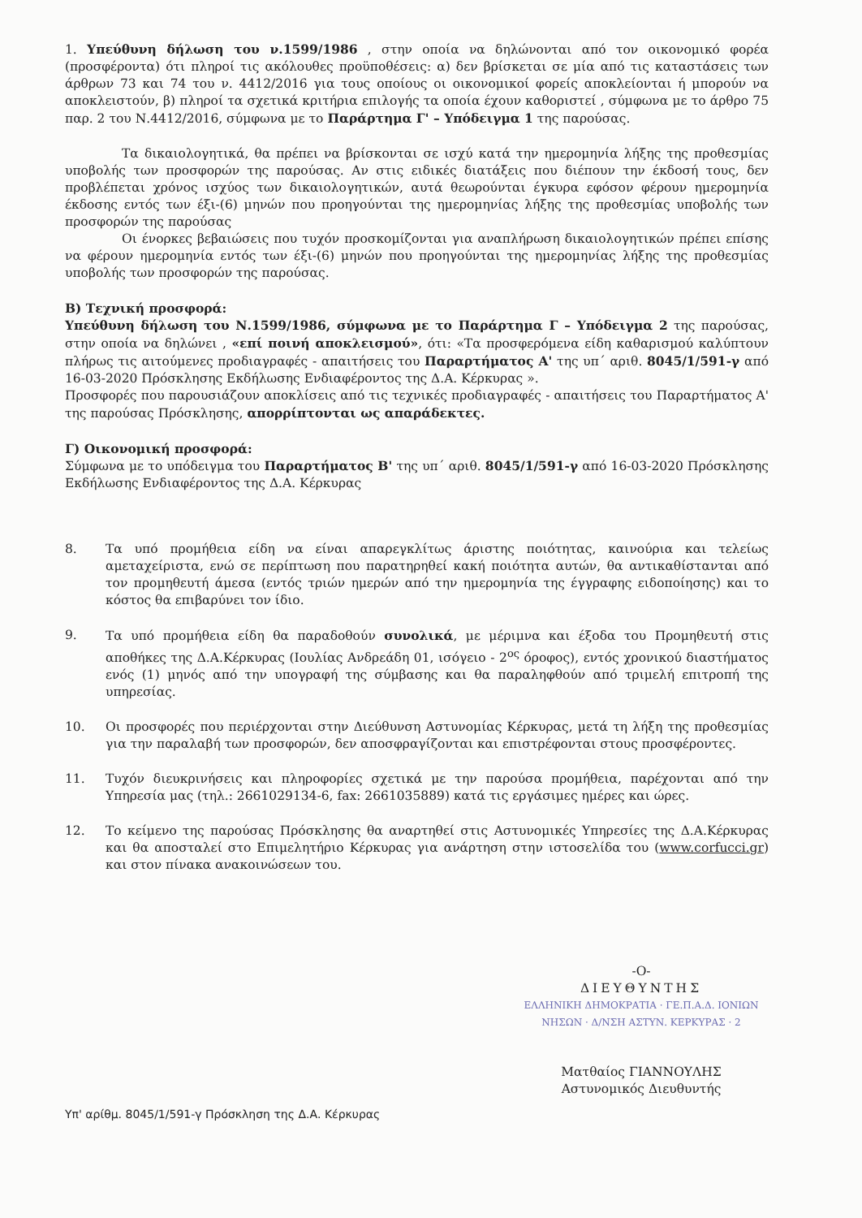1. Υπεύθυνη δήλωση του ν.1599/1986 , στην οποία να δηλώνονται από τον οικονομικό φορέα (προσφέροντα) ότι πληροί τις ακόλουθες προϋποθέσεις: α) δεν βρίσκεται σε μία από τις καταστάσεις των άρθρων 73 και 74 του ν. 4412/2016 για τους οποίους οι οικονομικοί φορείς αποκλείονται ή μπορούν να αποκλειστούν, β) πληροί τα σχετικά κριτήρια επιλογής τα οποία έχουν καθοριστεί , σύμφωνα με το άρθρο 75 παρ. 2 του Ν.4412/2016, σύμφωνα με το Παράρτημα Γ' – Υπόδειγμα 1 της παρούσας.
Τα δικαιολογητικά, θα πρέπει να βρίσκονται σε ισχύ κατά την ημερομηνία λήξης της προθεσμίας υποβολής των προσφορών της παρούσας. Αν στις ειδικές διατάξεις που διέπουν την έκδοσή τους, δεν προβλέπεται χρόνος ισχύος των δικαιολογητικών, αυτά θεωρούνται έγκυρα εφόσον φέρουν ημερομηνία έκδοσης εντός των έξι-(6) μηνών που προηγούνται της ημερομηνίας λήξης της προθεσμίας υποβολής των προσφορών της παρούσας
Οι ένορκες βεβαιώσεις που τυχόν προσκομίζονται για αναπλήρωση δικαιολογητικών πρέπει επίσης να φέρουν ημερομηνία εντός των έξι-(6) μηνών που προηγούνται της ημερομηνίας λήξης της προθεσμίας υποβολής των προσφορών της παρούσας.
Β) Τεχνική προσφορά:
Υπεύθυνη δήλωση του Ν.1599/1986, σύμφωνα με το Παράρτημα Γ – Υπόδειγμα 2 της παρούσας, στην οποία να δηλώνει , «επί ποινή αποκλεισμού», ότι: «Τα προσφερόμενα είδη καθαρισμού καλύπτουν πλήρως τις αιτούμενες προδιαγραφές - απαιτήσεις του Παραρτήματος Α' της υπ΄ αριθ. 8045/1/591-γ από 16-03-2020 Πρόσκλησης Εκδήλωσης Ενδιαφέροντος της Δ.Α. Κέρκυρας ».
Προσφορές που παρουσιάζουν αποκλίσεις από τις τεχνικές προδιαγραφές - απαιτήσεις του Παραρτήματος Α' της παρούσας Πρόσκλησης, απορρίπτονται ως απαράδεκτες.
Γ) Οικονομική προσφορά:
Σύμφωνα με το υπόδειγμα του Παραρτήματος Β' της υπ΄ αριθ. 8045/1/591-γ από 16-03-2020 Πρόσκλησης Εκδήλωσης Ενδιαφέροντος της Δ.Α. Κέρκυρας
8. Τα υπό προμήθεια είδη να είναι απαρεγκλίτως άριστης ποιότητας, καινούρια και τελείως αμεταχείριστα, ενώ σε περίπτωση που παρατηρηθεί κακή ποιότητα αυτών, θα αντικαθίστανται από τον προμηθευτή άμεσα (εντός τριών ημερών από την ημερομηνία της έγγραφης ειδοποίησης) και το κόστος θα επιβαρύνει τον ίδιο.
9. Τα υπό προμήθεια είδη θα παραδοθούν συνολικά, με μέριμνα και έξοδα του Προμηθευτή στις αποθήκες της Δ.Α.Κέρκυρας (Ιουλίας Ανδρεάδη 01, ισόγειο - 2<sup>ος</sup> όροφος), εντός χρονικού διαστήματος ενός (1) μηνός από την υπογραφή της σύμβασης και θα παραληφθούν από τριμελή επιτροπή της υπηρεσίας.
10. Οι προσφορές που περιέρχονται στην Διεύθυνση Αστυνομίας Κέρκυρας, μετά τη λήξη της προθεσμίας για την παραλαβή των προσφορών, δεν αποσφραγίζονται και επιστρέφονται στους προσφέροντες.
11. Τυχόν διευκρινήσεις και πληροφορίες σχετικά με την παρούσα προμήθεια, παρέχονται από την Υπηρεσία μας (τηλ.: 2661029134-6, fax: 2661035889) κατά τις εργάσιμες ημέρες και ώρες.
12. Το κείμενο της παρούσας Πρόσκλησης θα αναρτηθεί στις Αστυνομικές Υπηρεσίες της Δ.Α.Κέρκυρας και θα αποσταλεί στο Επιμελητήριο Κέρκυρας για ανάρτηση στην ιστοσελίδα του (www.corfucci.gr) και στον πίνακα ανακοινώσεων του.
-Ο-
ΔΙΕΥΘΥΝΤΗΣ
ΕΛΛΗΝΙΚΗ ΔΗΜΟΚΡΑΤΙΑ · ΓΕ.Π.Α.Δ. ΙΟΝΙΩΝ ΝΗΣΩΝ · Δ/ΝΣΗ ΑΣΤΥΝ. ΚΕΡΚΥΡΑΣ · 2
Ματθαίος ΓΙΑΝΝΟΥΛΗΣ
Αστυνομικός Διευθυντής
Υπ' αρίθμ. 8045/1/591-γ Πρόσκληση της Δ.Α. Κέρκυρας